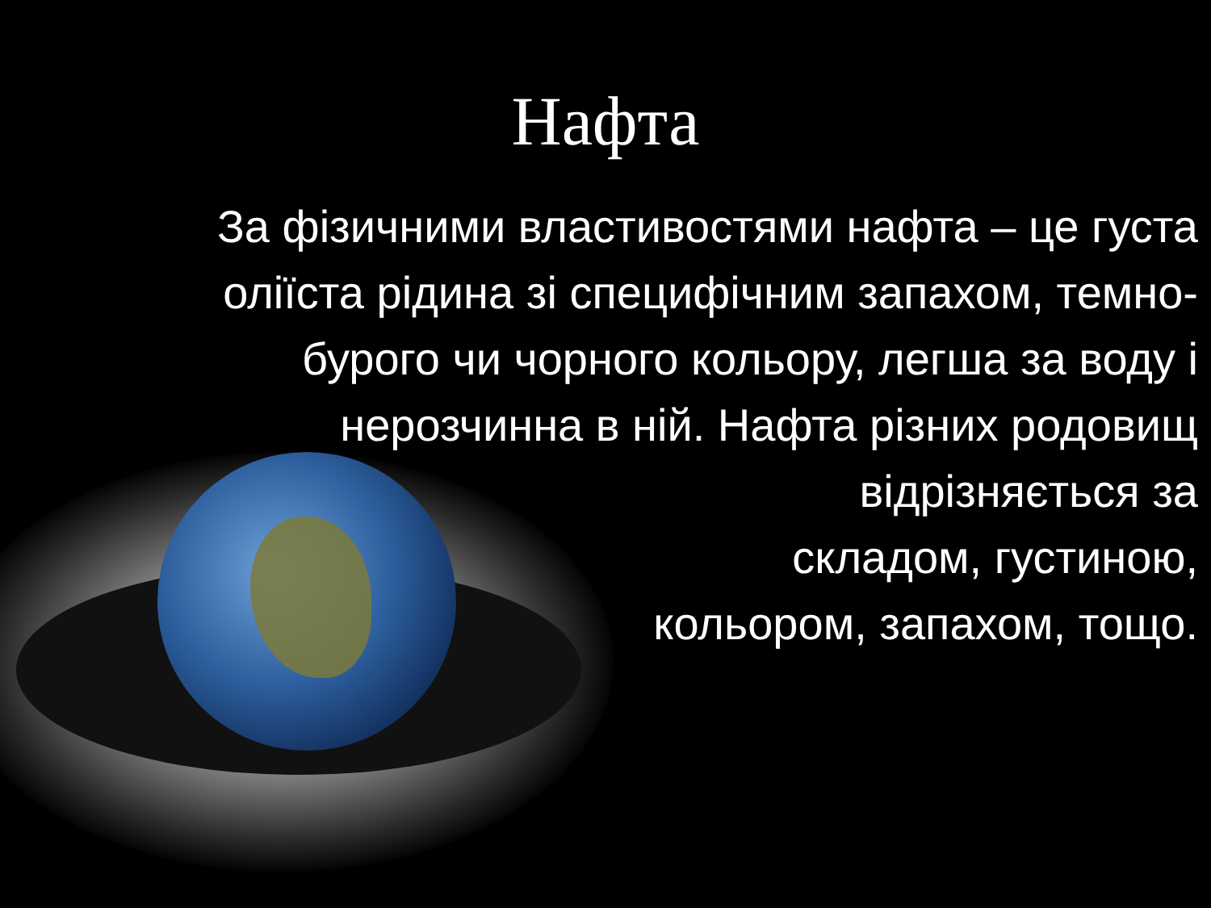Нафта
За фізичними властивостями нафта – це густа оліїста рідина зі специфічним запахом, темно-бурого чи чорного кольору, легша за воду і нерозчинна в ній. Нафта різних родовищ відрізняється за
складом, густиною,
кольором, запахом, тощо.